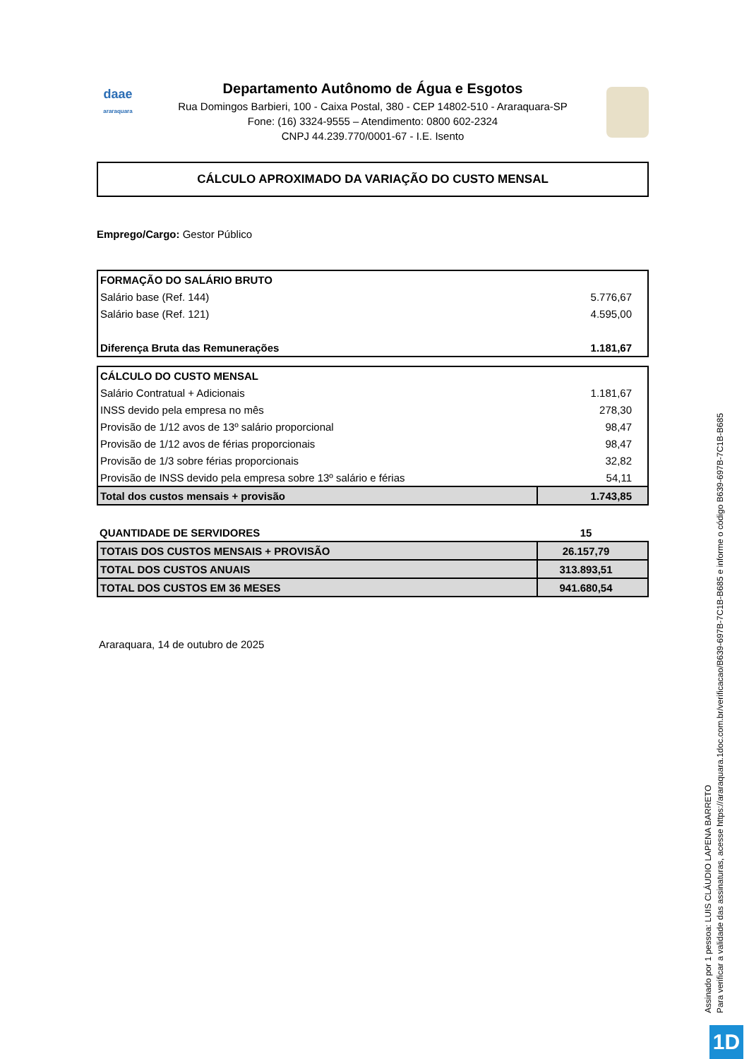daae
araraquara
Departamento Autônomo de Água e Esgotos
Rua Domingos Barbieri, 100 - Caixa Postal, 380 - CEP 14802-510 - Araraquara-SP
Fone: (16) 3324-9555 – Atendimento: 0800 602-2324
CNPJ 44.239.770/0001-67 - I.E. Isento
CÁLCULO APROXIMADO DA VARIAÇÃO DO CUSTO MENSAL
Emprego/Cargo: Gestor Público
| FORMAÇÃO DO SALÁRIO BRUTO | |
| Salário base (Ref. 144) | 5.776,67 |
| Salário base (Ref. 121) | 4.595,00 |
| Diferença Bruta das Remunerações | 1.181,67 |
| CÁLCULO DO CUSTO MENSAL | |
| Salário Contratual + Adicionais | 1.181,67 |
| INSS devido pela empresa no mês | 278,30 |
| Provisão de 1/12 avos de 13º salário proporcional | 98,47 |
| Provisão de 1/12 avos de férias proporcionais | 98,47 |
| Provisão de 1/3 sobre férias proporcionais | 32,82 |
| Provisão de INSS devido pela empresa sobre 13º salário e férias | 54,11 |
| Total dos custos mensais + provisão | 1.743,85 |
| QUANTIDADE DE SERVIDORES | 15 |
| TOTAIS DOS CUSTOS MENSAIS + PROVISÃO | 26.157,79 |
| TOTAL DOS CUSTOS ANUAIS | 313.893,51 |
| TOTAL DOS CUSTOS EM 36 MESES | 941.680,54 |
Araraquara, 14 de outubro de 2025
Assinado por 1 pessoa: LUIS CLÁUDIO LAPENA BARRETO
Para verificar a validade das assinaturas, acesse https://araraquara.1doc.com.br/verificacao/B639-697B-7C1B-B685 e informe o código B639-697B-7C1B-B685
1D